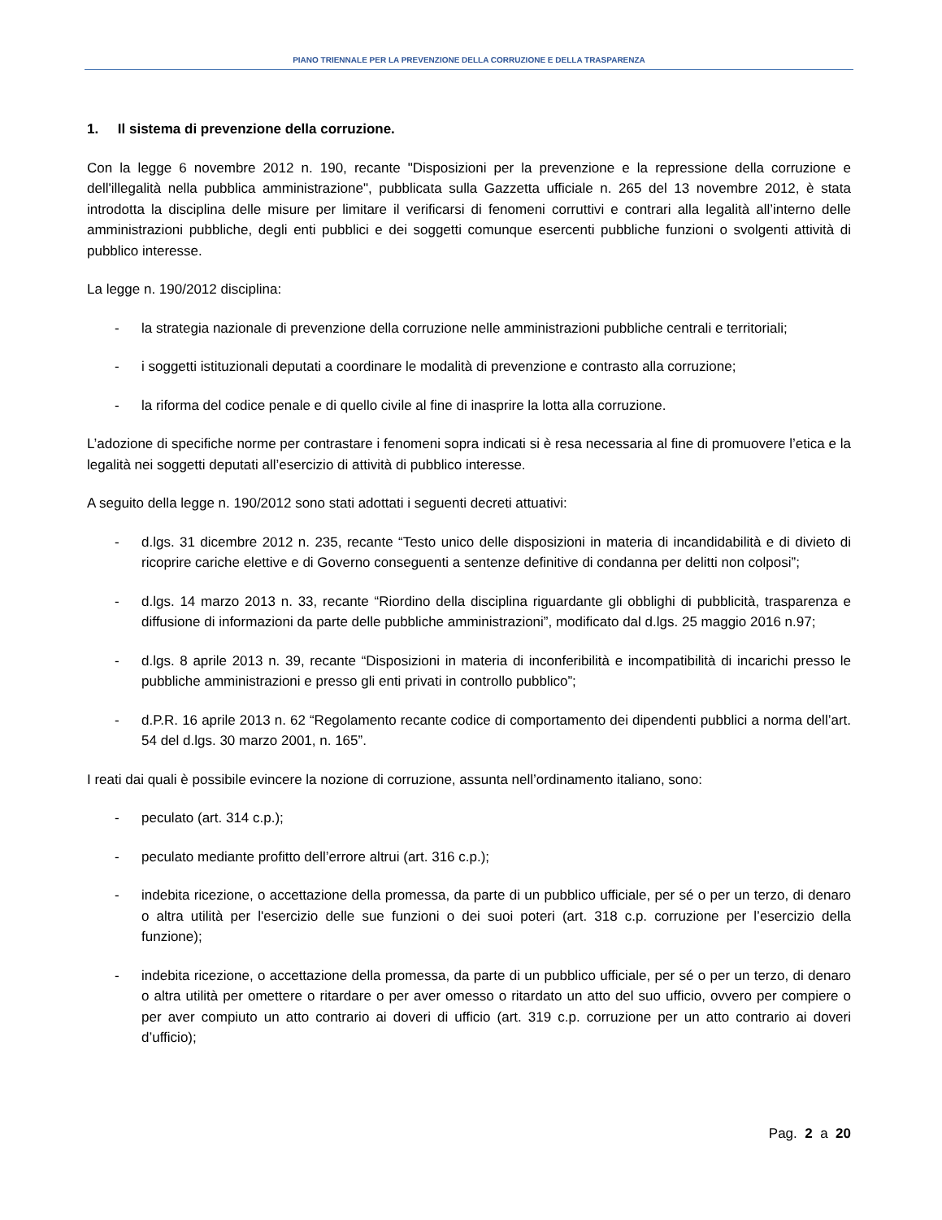PIANO TRIENNALE PER LA PREVENZIONE DELLA CORRUZIONE E DELLA TRASPARENZA
1. Il sistema di prevenzione della corruzione.
Con la legge 6 novembre 2012 n. 190, recante "Disposizioni per la prevenzione e la repressione della corruzione e dell'illegalità nella pubblica amministrazione", pubblicata sulla Gazzetta ufficiale n. 265 del 13 novembre 2012, è stata introdotta la disciplina delle misure per limitare il verificarsi di fenomeni corruttivi e contrari alla legalità all’interno delle amministrazioni pubbliche, degli enti pubblici e dei soggetti comunque esercenti pubbliche funzioni o svolgenti attività di pubblico interesse.
La legge n. 190/2012 disciplina:
- la strategia nazionale di prevenzione della corruzione nelle amministrazioni pubbliche centrali e territoriali;
- i soggetti istituzionali deputati a coordinare le modalità di prevenzione e contrasto alla corruzione;
- la riforma del codice penale e di quello civile al fine di inasprire la lotta alla corruzione.
L’adozione di specifiche norme per contrastare i fenomeni sopra indicati si è resa necessaria al fine di promuovere l’etica e la legalità nei soggetti deputati all’esercizio di attività di pubblico interesse.
A seguito della legge n. 190/2012 sono stati adottati i seguenti decreti attuativi:
- d.lgs. 31 dicembre 2012 n. 235, recante “Testo unico delle disposizioni in materia di incandidabilità e di divieto di ricoprire cariche elettive e di Governo conseguenti a sentenze definitive di condanna per delitti non colposi”;
- d.lgs. 14 marzo 2013 n. 33, recante “Riordino della disciplina riguardante gli obblighi di pubblicità, trasparenza e diffusione di informazioni da parte delle pubbliche amministrazioni”, modificato dal d.lgs. 25 maggio 2016 n.97;
- d.lgs. 8 aprile 2013 n. 39, recante “Disposizioni in materia di inconferibilità e incompatibilità di incarichi presso le pubbliche amministrazioni e presso gli enti privati in controllo pubblico”;
- d.P.R. 16 aprile 2013 n. 62 “Regolamento recante codice di comportamento dei dipendenti pubblici a norma dell’art. 54 del d.lgs. 30 marzo 2001, n. 165”.
I reati dai quali è possibile evincere la nozione di corruzione, assunta nell’ordinamento italiano, sono:
- peculato (art. 314 c.p.);
- peculato mediante profitto dell’errore altrui (art. 316 c.p.);
- indebita ricezione, o accettazione della promessa, da parte di un pubblico ufficiale, per sé o per un terzo, di denaro o altra utilità per l'esercizio delle sue funzioni o dei suoi poteri (art. 318 c.p. corruzione per l’esercizio della funzione);
- indebita ricezione, o accettazione della promessa, da parte di un pubblico ufficiale, per sé o per un terzo, di denaro o altra utilità per omettere o ritardare o per aver omesso o ritardato un atto del suo ufficio, ovvero per compiere o per aver compiuto un atto contrario ai doveri di ufficio (art. 319 c.p. corruzione per un atto contrario ai doveri d’ufficio);
Pag. 2 a 20